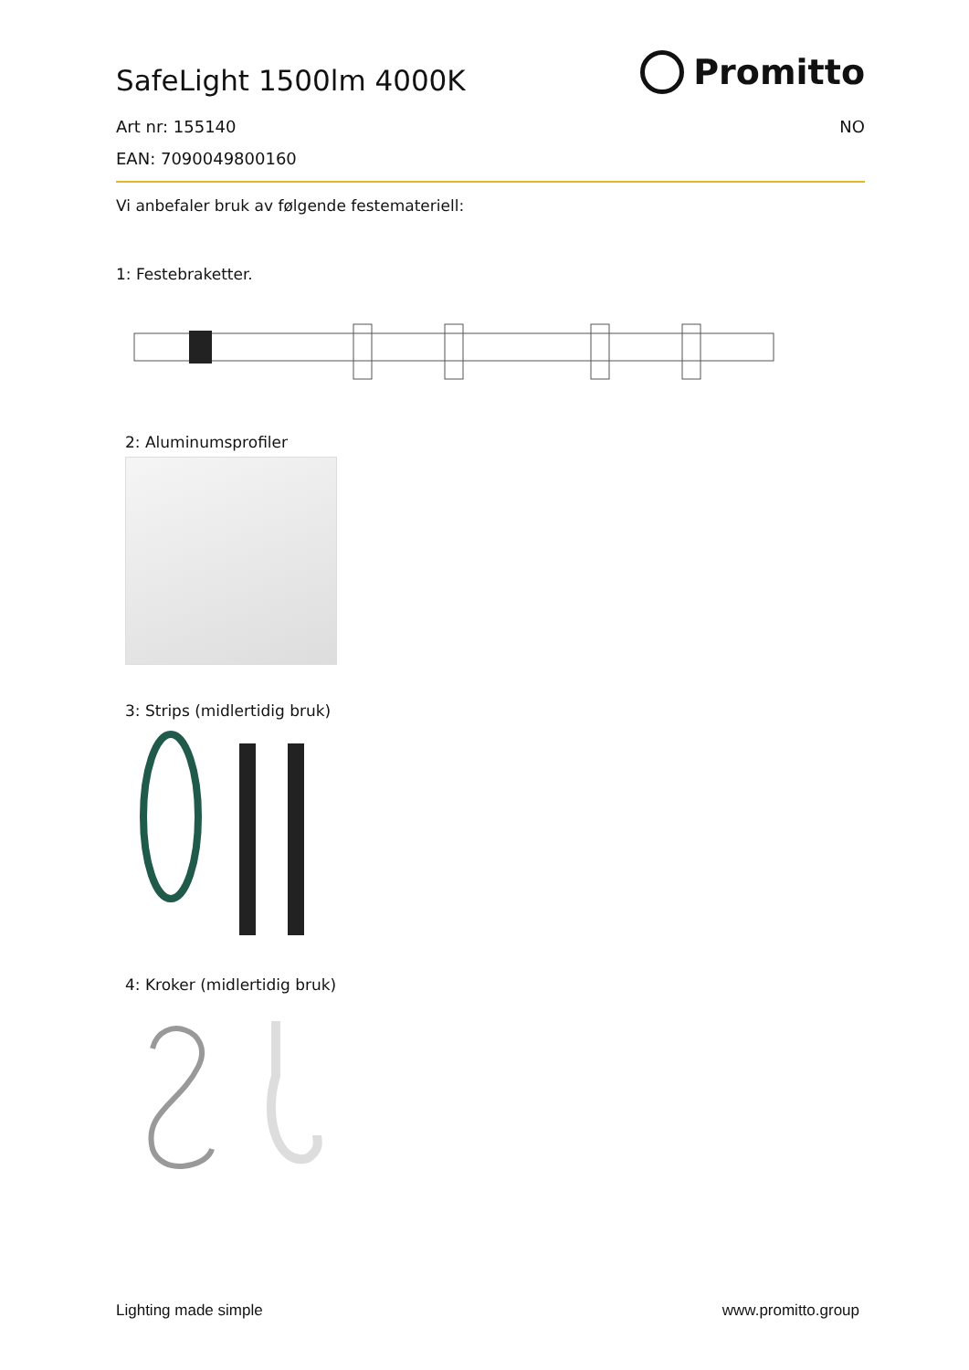SafeLight 1500lm 4000K
Promitto
Art nr: 155140 NO
EAN: 7090049800160
Vi anbefaler bruk av følgende festemateriell:
1: Festebraketter.
2: Aluminumsprofiler
3: Strips (midlertidig bruk)
4: Kroker (midlertidig bruk)
Lighting made simple www.promitto.group